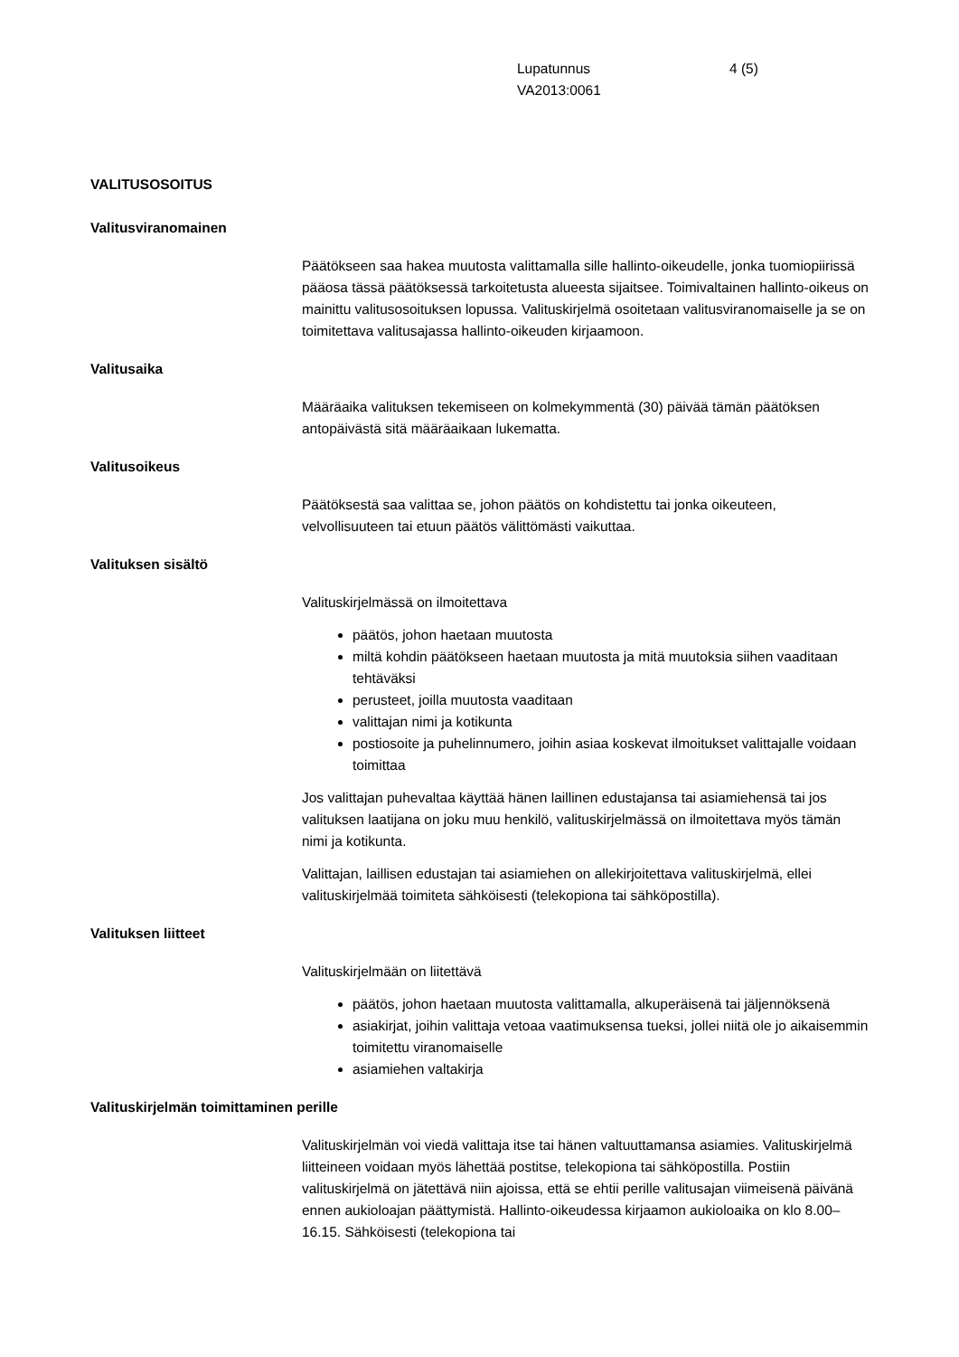Lupatunnus
VA2013:0061
4 (5)
VALITUSOSOITUS
Valitusviranomainen
Päätökseen saa hakea muutosta valittamalla sille hallinto-oikeudelle, jonka tuomiopiirissä pääosa tässä päätöksessä tarkoitetusta alueesta sijaitsee. Toimivaltainen hallinto-oikeus on mainittu valitusosoituksen lopussa. Valituskirjelmä osoitetaan valitusviranomaiselle ja se on toimitettava valitusajassa hallinto-oikeuden kirjaamoon.
Valitusaika
Määräaika valituksen tekemiseen on kolmekymmentä (30) päivää tämän päätöksen antopäivästä sitä määräaikaan lukematta.
Valitusoikeus
Päätöksestä saa valittaa se, johon päätös on kohdistettu tai jonka oikeuteen, velvollisuuteen tai etuun päätös välittömästi vaikuttaa.
Valituksen sisältö
Valituskirjelmässä on ilmoitettava
päätös, johon haetaan muutosta
miltä kohdin päätökseen haetaan muutosta ja mitä muutoksia siihen vaaditaan tehtäväksi
perusteet, joilla muutosta vaaditaan
valittajan nimi ja kotikunta
postiosoite ja puhelinnumero, joihin asiaa koskevat ilmoitukset valittajalle voidaan toimittaa
Jos valittajan puhevaltaa käyttää hänen laillinen edustajansa tai asiamiehensä tai jos valituksen laatijana on joku muu henkilö, valituskirjelmässä on ilmoitettava myös tämän nimi ja kotikunta.
Valittajan, laillisen edustajan tai asiamiehen on allekirjoitettava valituskirjelmä, ellei valituskirjelmää toimiteta sähköisesti (telekopiona tai sähköpostilla).
Valituksen liitteet
Valituskirjelmään on liitettävä
päätös, johon haetaan muutosta valittamalla, alkuperäisenä tai jäljennöksenä
asiakirjat, joihin valittaja vetoaa vaatimuksensa tueksi, jollei niitä ole jo aikaisemmin toimitettu viranomaiselle
asiamiehen valtakirja
Valituskirjelmän toimittaminen perille
Valituskirjelmän voi viedä valittaja itse tai hänen valtuuttamansa asiamies. Valituskirjelmä liitteineen voidaan myös lähettää postitse, telekopiona tai sähköpostilla. Postiin valituskirjelmä on jätettävä niin ajoissa, että se ehtii perille valitusajan viimeisenä päivänä ennen aukioloajan päättymistä. Hallinto-oikeudessa kirjaamon aukioloaika on klo 8.00–16.15. Sähköisesti (telekopiona tai